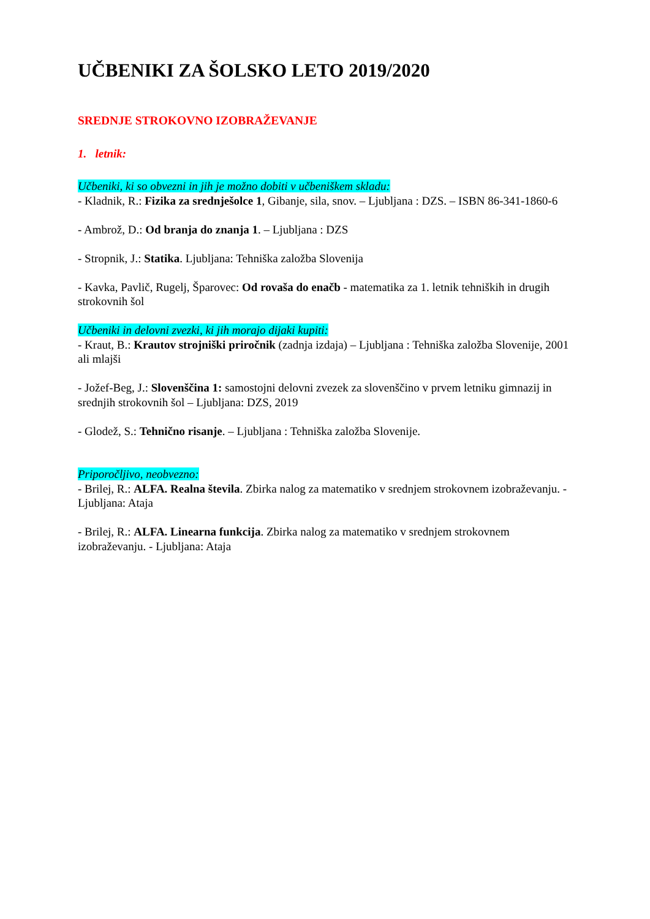UČBENIKI ZA ŠOLSKO LETO 2019/2020
SREDNJE STROKOVNO IZOBRAŽEVANJE
1. letnik:
Učbeniki, ki so obvezni in jih je možno dobiti v učbeniškem skladu:
- Kladnik, R.: Fizika za srednješolce 1, Gibanje, sila, snov. – Ljubljana : DZS. – ISBN 86-341-1860-6
- Ambrož, D.: Od branja do znanja 1. – Ljubljana : DZS
- Stropnik, J.: Statika. Ljubljana: Tehniška založba Slovenija
- Kavka, Pavlič, Rugelj, Šparovec: Od rovaša do enačb - matematika za 1. letnik tehniških in drugih strokovnih šol
Učbeniki in delovni zvezki, ki jih morajo dijaki kupiti:
- Kraut, B.: Krautov strojniški priročnik (zadnja izdaja) – Ljubljana : Tehniška založba Slovenije, 2001 ali mlajši
- Jožef-Beg, J.: Slovenščina 1: samostojni delovni zvezek za slovenščino v prvem letniku gimnazij in srednjih strokovnih šol – Ljubljana: DZS, 2019
- Glodež, S.: Tehnično risanje. – Ljubljana : Tehniška založba Slovenije.
Priporočljivo, neobvezno:
- Brilej, R.: ALFA. Realna števila. Zbirka nalog za matematiko v srednjem strokovnem izobraževanju. - Ljubljana: Ataja
- Brilej, R.: ALFA. Linearna funkcija. Zbirka nalog za matematiko v srednjem strokovnem izobraževanju. - Ljubljana: Ataja